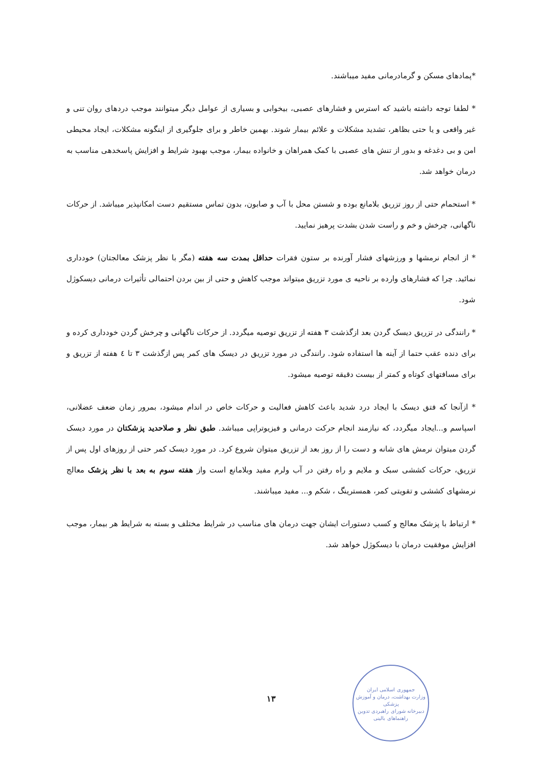*پمادهای مسکن و گرمادرمانی مفید میباشند.
* لطفا توجه داشته باشید که استرس و فشارهای عصبی، بیخوابی و بسیاری از عوامل دیگر میتوانند موجب دردهای روان تنی و غیر واقعی و یا حتی بظاهر، تشدید مشکلات و علائم بیمار شوند. بهمین خاطر و برای جلوگیری از اینگونه مشکلات، ایجاد محیطی امن و بی دغدغه و بدور از تنش های عصبی با کمک همراهان و خانواده بیمار، موجب بهبود شرایط و افزایش پاسخدهی مناسب به درمان خواهد شد.
* استحمام حتی از روز تزریق بلامانع بوده و شستن محل با آب و صابون، بدون تماس مستقیم دست امکانپذیر میباشد. از حرکات ناگهانی، چرخش و خم و راست شدن بشدت پرهیز نمایید.
* از انجام نرمشها و ورزشهای فشار آورنده بر ستون فقرات حداقل بمدت سه هفته (مگر با نظر پزشک معالجتان) خودداری نمائید. چرا که فشارهای وارده بر ناحیه ی مورد تزریق میتواند موجب کاهش و حتی از بین بردن احتمالی تأثیرات درمانی دیسکوژل شود.
* رانندگی در تزریق دیسک گردن بعد ازگذشت ۳ هفته از تزریق توصیه میگردد. از حرکات ناگهانی و چرخش گردن خودداری کرده و برای دنده عقب حتما از آینه ها استفاده شود. رانندگی در مورد تزریق در دیسک های کمر پس ازگذشت ۳ تا ٤ هفته از تزریق و برای مسافتهای کوتاه و کمتر از بیست دقیقه توصیه میشود.
* ازآنجا که فتق دیسک با ایجاد درد شدید باعث کاهش فعالیت و حرکات خاص در اندام میشود، بمرور زمان ضعف عضلانی، اسپاسم و...ایجاد میگردد، که نیازمند انجام حرکت درمانی و فیزیوتراپی میباشد. طبق نظر و صلاحدید پزشکتان در مورد دیسک گردن میتوان نرمش های شانه و دست را از روز بعد از تزریق میتوان شروع کرد. در مورد دیسک کمر حتی از روزهای اول پس از تزریق، حرکات کششی سبک و ملایم و راه رفتن در آب ولرم مفید وبلامانع است واز هفته سوم به بعد با نظر پزشک معالج نرمشهای کششی و تقویتی کمر، همسترینگ ، شکم و... مفید میباشند.
* ارتباط با پزشک معالج و کسب دستورات ایشان جهت درمان های مناسب در شرایط مختلف و بسته به شرایط هر بیمار، موجب افزایش موفقیت درمان با دیسکوژل خواهد شد.
۱۳
جمهوری اسلامی ایران
وزارت بهداشت، درمان و آموزش پزشکی
دبیرخانه شورای راهبردی تدوین راهنماهای بالینی